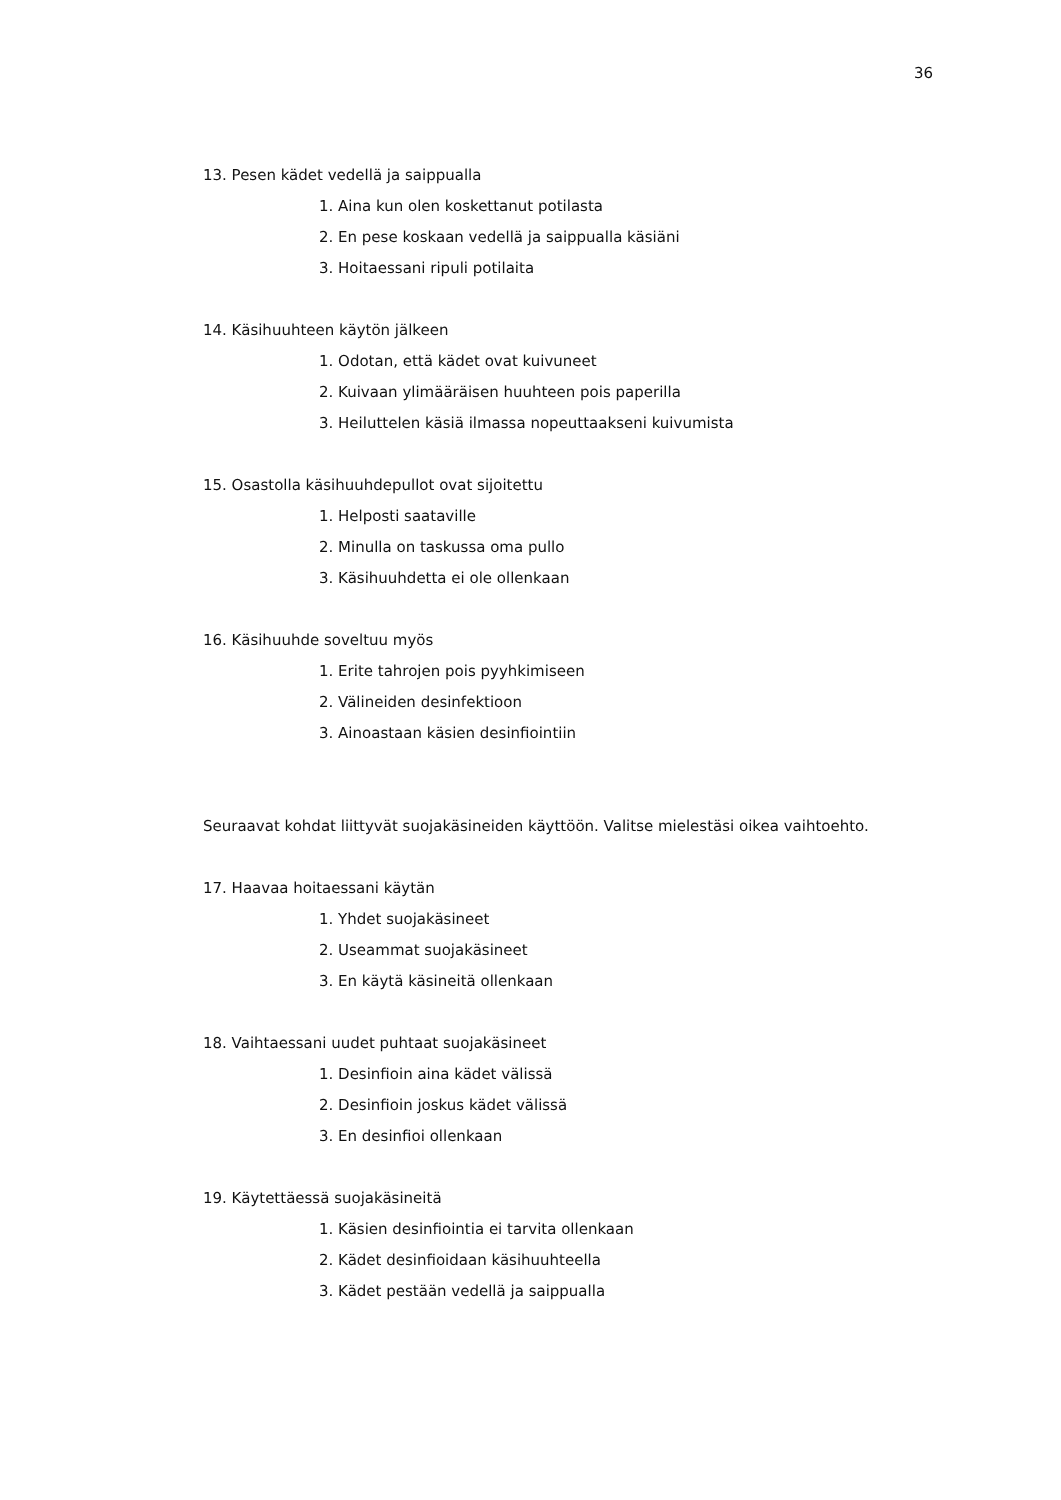36
13. Pesen kädet vedellä ja saippualla
1. Aina kun olen koskettanut potilasta
2. En pese koskaan vedellä ja saippualla käsiäni
3. Hoitaessani ripuli potilaita
14. Käsihuuhteen käytön jälkeen
1. Odotan, että kädet ovat kuivuneet
2. Kuivaan ylimääräisen huuhteen pois paperilla
3. Heiluttelen käsiä ilmassa nopeuttaakseni kuivumista
15. Osastolla käsihuuhdepullot ovat sijoitettu
1. Helposti saataville
2. Minulla on taskussa oma pullo
3. Käsihuuhdetta ei ole ollenkaan
16. Käsihuuhde soveltuu myös
1. Erite tahrojen pois pyyhkimiseen
2. Välineiden desinfektioon
3. Ainoastaan käsien desinfiointiin
Seuraavat kohdat liittyvät suojakäsineiden käyttöön. Valitse mielestäsi oikea vaihtoehto.
17. Haavaa hoitaessani käytän
1. Yhdet suojakäsineet
2. Useammat suojakäsineet
3. En käytä käsineitä ollenkaan
18. Vaihtaessani uudet puhtaat suojakäsineet
1. Desinfioin aina kädet välissä
2. Desinfioin joskus kädet välissä
3. En desinfioi ollenkaan
19. Käytettäessä suojakäsineitä
1. Käsien desinfiointia ei tarvita ollenkaan
2. Kädet desinfioidaan käsihuuhteella
3. Kädet pestään vedellä ja saippualla